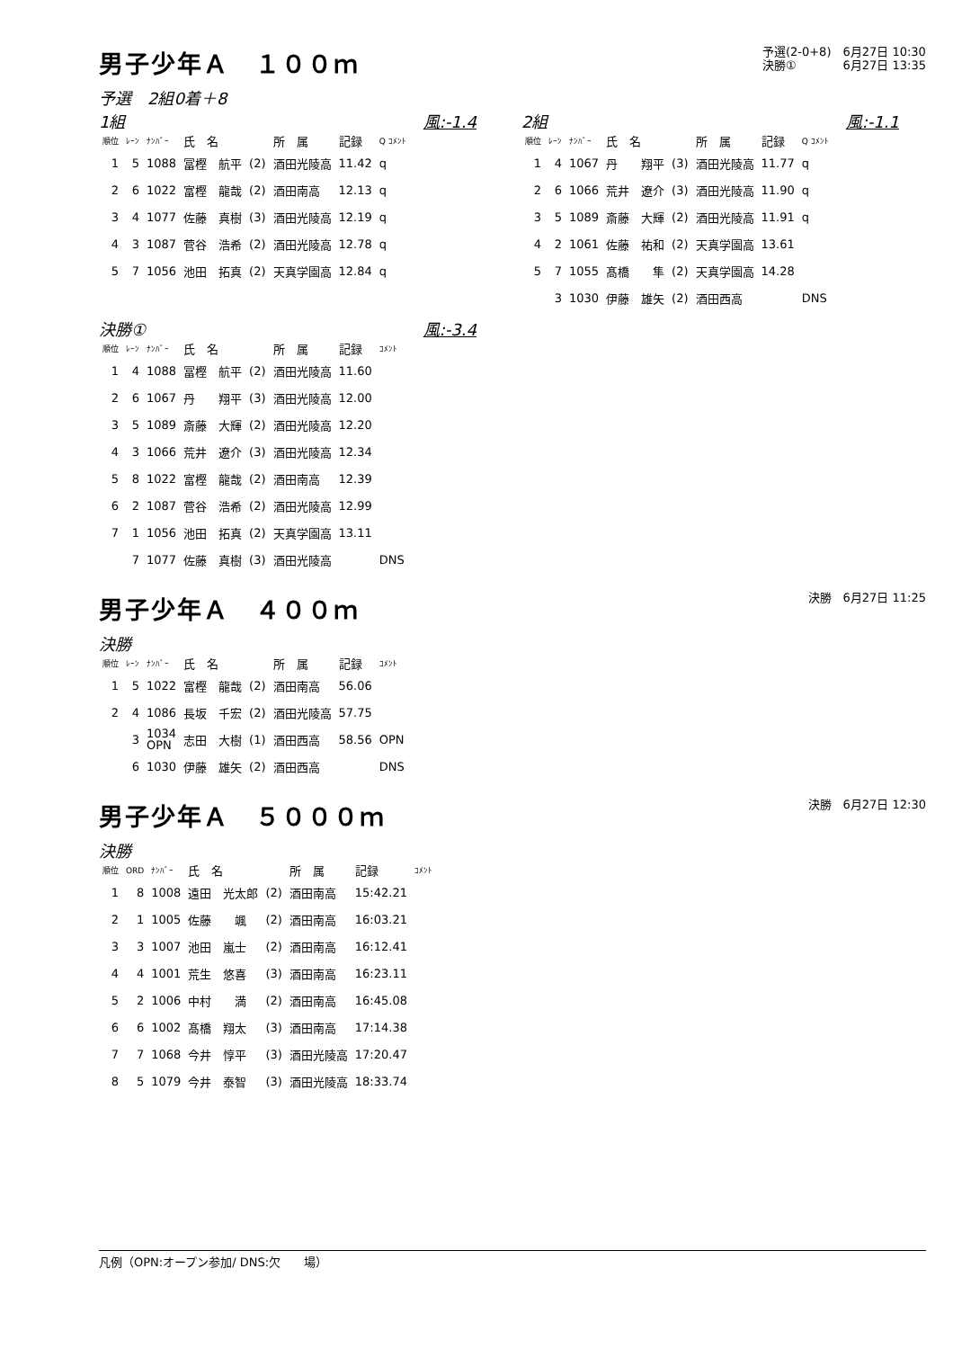男子少年Ａ　１００ｍ
予選(2-0+8)　6月27日 10:30
決勝①　　　　6月27日 13:35
予選　2組0着＋8
1組 風:-1.4
| 順位 | ﾚｰﾝ | ﾅﾝﾊﾞｰ | 氏 名 | | 所 属 | 記録 | Q ｺﾒﾝﾄ |
| --- | --- | --- | --- | --- | --- | --- | --- |
| 1 | 5 | 1088 | 冨樫 航平 | (2) | 酒田光陵高 | 11.42 | q |
| 2 | 6 | 1022 | 富樫 龍哉 | (2) | 酒田南高 | 12.13 | q |
| 3 | 4 | 1077 | 佐藤 真樹 | (3) | 酒田光陵高 | 12.19 | q |
| 4 | 3 | 1087 | 菅谷 浩希 | (2) | 酒田光陵高 | 12.78 | q |
| 5 | 7 | 1056 | 池田 拓真 | (2) | 天真学園高 | 12.84 | q |
2組 風:-1.1
| 順位 | ﾚｰﾝ | ﾅﾝﾊﾞｰ | 氏 名 | | 所 属 | 記録 | Q ｺﾒﾝﾄ |
| --- | --- | --- | --- | --- | --- | --- | --- |
| 1 | 4 | 1067 | 丹 翔平 | (3) | 酒田光陵高 | 11.77 | q |
| 2 | 6 | 1066 | 荒井 遼介 | (3) | 酒田光陵高 | 11.90 | q |
| 3 | 5 | 1089 | 斎藤 大輝 | (2) | 酒田光陵高 | 11.91 | q |
| 4 | 2 | 1061 | 佐藤 祐和 | (2) | 天真学園高 | 13.61 | |
| 5 | 7 | 1055 | 髙橋 隼 | (2) | 天真学園高 | 14.28 | |
| | 3 | 1030 | 伊藤 雄矢 | (2) | 酒田西高 | | DNS |
決勝① 風:-3.4
| 順位 | ﾚｰﾝ | ﾅﾝﾊﾞｰ | 氏 名 | | 所 属 | 記録 | ｺﾒﾝﾄ |
| --- | --- | --- | --- | --- | --- | --- | --- |
| 1 | 4 | 1088 | 冨樫 航平 | (2) | 酒田光陵高 | 11.60 | |
| 2 | 6 | 1067 | 丹 翔平 | (3) | 酒田光陵高 | 12.00 | |
| 3 | 5 | 1089 | 斎藤 大輝 | (2) | 酒田光陵高 | 12.20 | |
| 4 | 3 | 1066 | 荒井 遼介 | (3) | 酒田光陵高 | 12.34 | |
| 5 | 8 | 1022 | 富樫 龍哉 | (2) | 酒田南高 | 12.39 | |
| 6 | 2 | 1087 | 菅谷 浩希 | (2) | 酒田光陵高 | 12.99 | |
| 7 | 1 | 1056 | 池田 拓真 | (2) | 天真学園高 | 13.11 | |
| | 7 | 1077 | 佐藤 真樹 | (3) | 酒田光陵高 | | DNS |
男子少年Ａ　４００ｍ
決勝　6月27日 11:25
決勝
| 順位 | ﾚｰﾝ | ﾅﾝﾊﾞｰ | 氏 名 | | 所 属 | 記録 | ｺﾒﾝﾄ |
| --- | --- | --- | --- | --- | --- | --- | --- |
| 1 | 5 | 1022 | 富樫 龍哉 | (2) | 酒田南高 | 56.06 | |
| 2 | 4 | 1086 | 長坂 千宏 | (2) | 酒田光陵高 | 57.75 | |
| | 3 | 1034 OPN | 志田 大樹 | (1) | 酒田西高 | 58.56 | OPN |
| | 6 | 1030 | 伊藤 雄矢 | (2) | 酒田西高 | | DNS |
男子少年Ａ　５０００ｍ
決勝　6月27日 12:30
決勝
| 順位 | ORD | ﾅﾝﾊﾞｰ | 氏 名 | | 所 属 | 記録 | ｺﾒﾝﾄ |
| --- | --- | --- | --- | --- | --- | --- | --- |
| 1 | 8 | 1008 | 遠田 光太郎 | (2) | 酒田南高 | 15:42.21 | |
| 2 | 1 | 1005 | 佐藤 颯 | (2) | 酒田南高 | 16:03.21 | |
| 3 | 3 | 1007 | 池田 嵐士 | (2) | 酒田南高 | 16:12.41 | |
| 4 | 4 | 1001 | 荒生 悠喜 | (3) | 酒田南高 | 16:23.11 | |
| 5 | 2 | 1006 | 中村 満 | (2) | 酒田南高 | 16:45.08 | |
| 6 | 6 | 1002 | 髙橋 翔太 | (3) | 酒田南高 | 17:14.38 | |
| 7 | 7 | 1068 | 今井 惇平 | (3) | 酒田光陵高 | 17:20.47 | |
| 8 | 5 | 1079 | 今井 泰智 | (3) | 酒田光陵高 | 18:33.74 | |
凡例（OPN:オープン参加/ DNS:欠　　場）